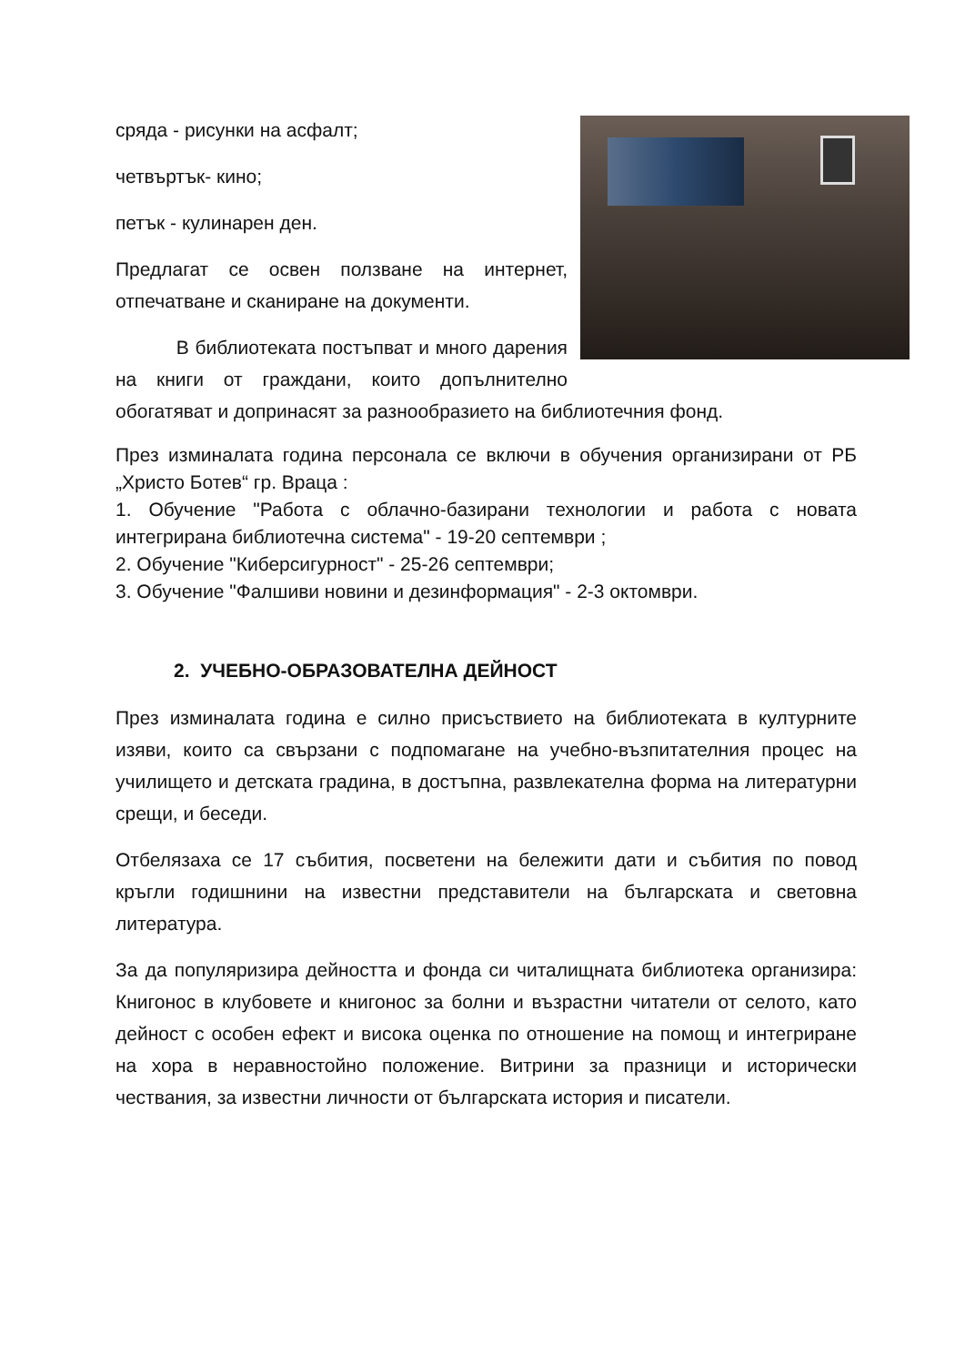сряда - рисунки на асфалт;
четвъртък- кино;
петък - кулинарен ден.
Предлагат се освен ползване на интернет, отпечатване и сканиране на документи.
В библиотеката постъпват и много дарения на книги от граждани, които допълнително обогатяват и допринасят за разнообразието на библиотечния фонд.
През изминалата година персонала се включи в обучения организирани от РБ „Христо Ботев“ гр. Враца :
1. Обучение "Работа с облачно-базирани технологии и работа с новата интегрирана библиотечна система" - 19-20 септември ;
2. Обучение "Киберсигурност" - 25-26 септември;
3. Обучение "Фалшиви новини и дезинформация" - 2-3 октомври.
2. УЧЕБНО-ОБРАЗОВАТЕЛНА ДЕЙНОСТ
През изминалата година е силно присъствието на библиотеката в културните изяви, които са свързани с подпомагане на учебно-възпитателния процес на училището и детската градина, в достъпна, развлекателна форма на литературни срещи, и беседи.
Отбелязаха се 17 събития, посветени на бележити дати и събития по повод кръгли годишнини на известни представители на българската и световна литература.
За да популяризира дейността и фонда си читалищната библиотека организира: Книгонос в клубовете и книгонос за болни и възрастни читатели от селото, като дейност с особен ефект и висока оценка по отношение на помощ и интегриране на хора в неравностойно положение. Витрини за празници и исторически чествания, за известни личности от българската история и писатели.